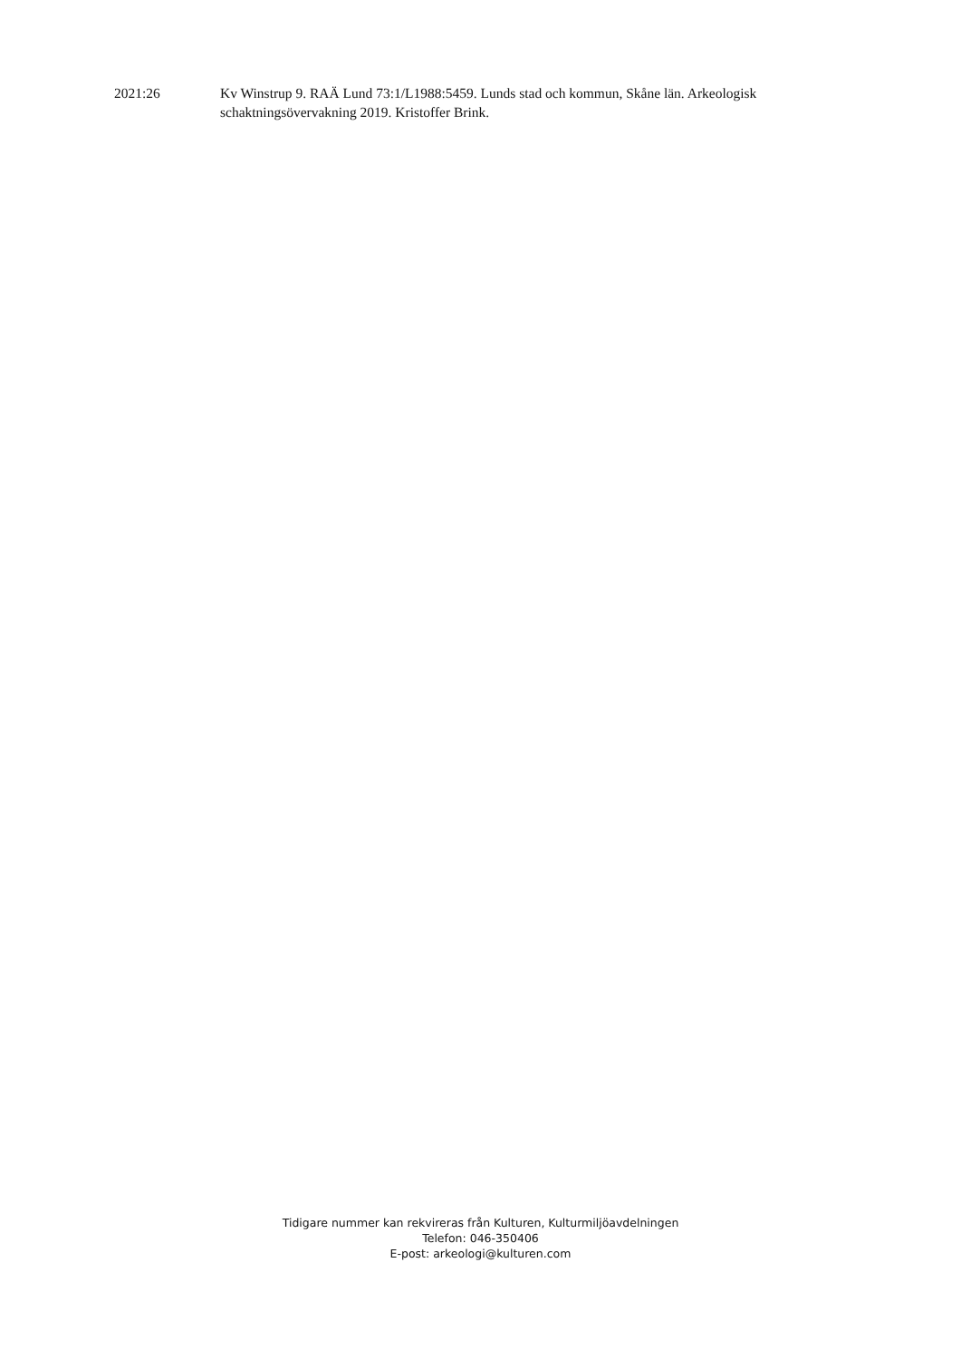2021:26 Kv Winstrup 9. RAÄ Lund 73:1/L1988:5459. Lunds stad och kommun, Skåne län. Arkeologisk schaktningsövervakning 2019. Kristoffer Brink.
Tidigare nummer kan rekvireras från Kulturen, Kulturmiljöavdelningen
Telefon: 046-350406
E-post: arkeologi@kulturen.com